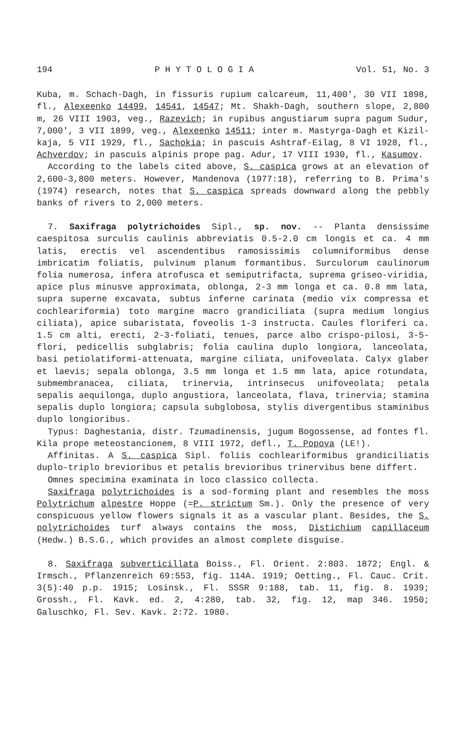194 P H Y T O L O G I A Vol. 51, No. 3
Kuba, m. Schach-Dagh, in fissuris rupium calcareum, 11,400', 30 VII 1898, fl., Alexeenko 14499, 14541, 14547; Mt. Shakh-Dagh, southern slope, 2,800 m, 26 VIII 1903, veg., Razevich; in rupibus angustiarum supra pagum Sudur, 7,000', 3 VII 1899, veg., Alexeenko 14511; inter m. Mastyrga-Dagh et Kizil-kaja, 5 VII 1929, fl., Sachokia; in pascuis Ashtraf-Eilag, 8 VI 1928, fl., Achverdov; in pascuis alpinis prope pag. Adur, 17 VIII 1930, fl., Kasumov.
According to the labels cited above, S. caspica grows at an elevation of 2,600-3,800 meters. However, Mandenova (1977:18), referring to B. Prima's (1974) research, notes that S. caspica spreads downward along the pebbly banks of rivers to 2,000 meters.
7. Saxifraga polytrichoides Sipl., sp. nov. -- Planta densissime caespitosa surculis caulinis abbreviatis 0.5-2.0 cm longis et ca. 4 mm latis, erectis vel ascendentibus ramosissimis columniformibus dense imbricatim foliatis, pulvinum planum formantibus. Surculorum caulinorum folia numerosa, infera atrofusca et semiputrifacta, suprema griseo-viridia, apice plus minusve approximata, oblonga, 2-3 mm longa et ca. 0.8 mm lata, supra superne excavata, subtus inferne carinata (medio vix compressa et cochleariformia) toto margine macro grandiciliata (supra medium longius ciliata), apice subaristata, foveolis 1-3 instructa. Caules floriferi ca. 1.5 cm alti, erecti, 2-3-foliati, tenues, parce albo crispo-pilosi, 3-5-flori, pedicellis subglabris; folia caulina duplo longiora, lanceolata, basi petiolatiformi-attenuata, margine ciliata, unifoveolata. Calyx glaber et laevis; sepala oblonga, 3.5 mm longa et 1.5 mm lata, apice rotundata, submembranacea, ciliata, trinervia, intrinsecus unifoveolata; petala sepalis aequilonga, duplo angustiora, lanceolata, flava, trinervia; stamina sepalis duplo longiora; capsula subglobosa, stylis divergentibus staminibus duplo longioribus.
Typus: Daghestania, distr. Tzumadinensis, jugum Bogossense, ad fontes fl. Kila prope meteostancionem, 8 VIII 1972, defl., T. Popova (LE!).
Affinitas. A S. caspica Sipl. foliis cochleariformibus grandiciliatis duplo-triplo brevioribus et petalis brevioribus trinervibus bene differt.
Omnes specimina examinata in loco classico collecta.
Saxifraga polytrichoides is a sod-forming plant and resembles the moss Polytrichum alpestre Hoppe (=P. strictum Sm.). Only the presence of very conspicuous yellow flowers signals it as a vascular plant. Besides, the S. polytrichoides turf always contains the moss, Distichium capillaceum (Hedw.) B.S.G., which provides an almost complete disguise.
8. Saxifraga subverticillata Boiss., Fl. Orient. 2:803. 1872; Engl. & Irmsch., Pflanzenreich 69:553, fig. 114A. 1919; Oetting., Fl. Cauc. Crit. 3(5):40 p.p. 1915; Losinsk., Fl. SSSR 9:188, tab. 11, fig. 8. 1939; Grossh., Fl. Kavk. ed. 2, 4:280, tab. 32, fig. 12, map 346. 1950; Galuschko, Fl. Sev. Kavk. 2:72. 1980.